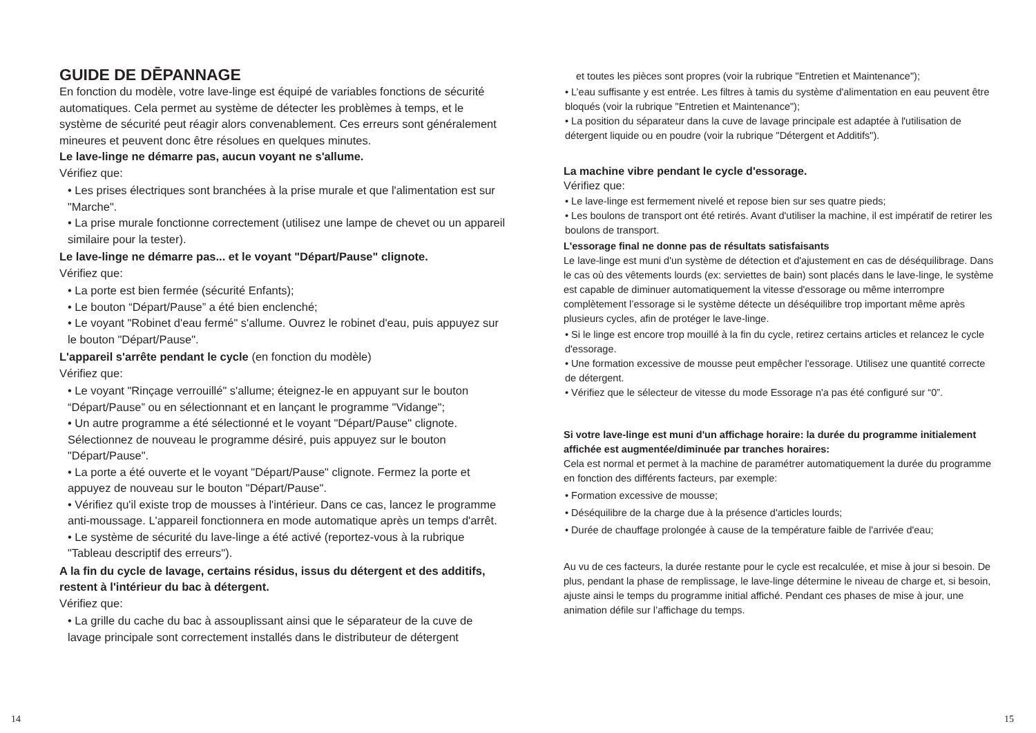GUIDE DE DĒPANNAGE
En fonction du modèle, votre lave-linge est équipé de variables fonctions de sécurité automatiques. Cela permet au système de détecter les problèmes à temps, et le système de sécurité peut réagir alors convenablement. Ces erreurs sont généralement mineures et peuvent donc être résolues en quelques minutes.
Le lave-linge ne démarre pas, aucun voyant ne s'allume.
Vérifiez que:
• Les prises électriques sont branchées à la prise murale et que l'alimentation est sur "Marche".
• La prise murale fonctionne correctement (utilisez une lampe de chevet ou un appareil similaire pour la tester).
Le lave-linge ne démarre pas... et le voyant "Départ/Pause" clignote.
Vérifiez que:
• La porte est bien fermée (sécurité Enfants);
• Le bouton “Départ/Pause” a été bien enclenché;
• Le voyant "Robinet d'eau fermé" s'allume. Ouvrez le robinet d'eau, puis appuyez sur le bouton "Départ/Pause".
L'appareil s'arrête pendant le cycle (en fonction du modèle)
Vérifiez que:
• Le voyant "Rinçage verrouillé" s'allume; éteignez-le en appuyant sur le bouton “Départ/Pause” ou en sélectionnant et en lançant le programme "Vidange";
• Un autre programme a été sélectionné et le voyant "Départ/Pause" clignote. Sélectionnez de nouveau le programme désiré, puis appuyez sur le bouton "Départ/Pause".
• La porte a été ouverte et le voyant "Départ/Pause" clignote. Fermez la porte et appuyez de nouveau sur le bouton "Départ/Pause".
• Vérifiez qu'il existe trop de mousses à l'intérieur. Dans ce cas, lancez le programme anti-moussage. L'appareil fonctionnera en mode automatique après un temps d'arrêt.
• Le système de sécurité du lave-linge a été activé (reportez-vous à la rubrique "Tableau descriptif des erreurs").
A la fin du cycle de lavage, certains résidus, issus du détergent et des additifs, restent à l'intérieur du bac à détergent.
Vérifiez que:
• La grille du cache du bac à assouplissant ainsi que le séparateur de la cuve de lavage principale sont correctement installés dans le distributeur de détergent
et toutes les pièces sont propres (voir la rubrique "Entretien et Maintenance");
• L’eau suffisante y est entrée. Les filtres à tamis du système d'alimentation en eau peuvent être bloqués (voir la rubrique "Entretien et Maintenance");
• La position du séparateur dans la cuve de lavage principale est adaptée à l'utilisation de détergent liquide ou en poudre (voir la rubrique "Détergent et Additifs").
La machine vibre pendant le cycle d'essorage.
Vérifiez que:
• Le lave-linge est fermement nivelé et repose bien sur ses quatre pieds;
• Les boulons de transport ont été retirés. Avant d'utiliser la machine, il est impératif de retirer les boulons de transport.
L'essorage final ne donne pas de résultats satisfaisants
Le lave-linge est muni d'un système de détection et d'ajustement en cas de déséquilibrage. Dans le cas où des vêtements lourds (ex: serviettes de bain) sont placés dans le lave-linge, le système est capable de diminuer automatiquement la vitesse d'essorage ou même interrompre complètement l’essorage si le système détecte un déséquilibre trop important même après plusieurs cycles, afin de protéger le lave-linge.
• Si le linge est encore trop mouillé à la fin du cycle, retirez certains articles et relancez le cycle d'essorage.
• Une formation excessive de mousse peut empêcher l'essorage. Utilisez une quantité correcte de détergent.
• Vérifiez que le sélecteur de vitesse du mode Essorage n'a pas été configuré sur “0”.
Si votre lave-linge est muni d'un affichage horaire: la durée du programme initialement affichée est augmentée/diminuée par tranches horaires:
Cela est normal et permet à la machine de paramétrer automatiquement la durée du programme en fonction des différents facteurs, par exemple:
• Formation excessive de mousse;
• Déséquilibre de la charge due à la présence d'articles lourds;
• Durée de chauffage prolongée à cause de la température faible de l'arrivée d'eau;
Au vu de ces facteurs, la durée restante pour le cycle est recalculée, et mise à jour si besoin. De plus, pendant la phase de remplissage, le lave-linge détermine le niveau de charge et, si besoin, ajuste ainsi le temps du programme initial affiché. Pendant ces phases de mise à jour, une animation défile sur l’affichage du temps.
14 15